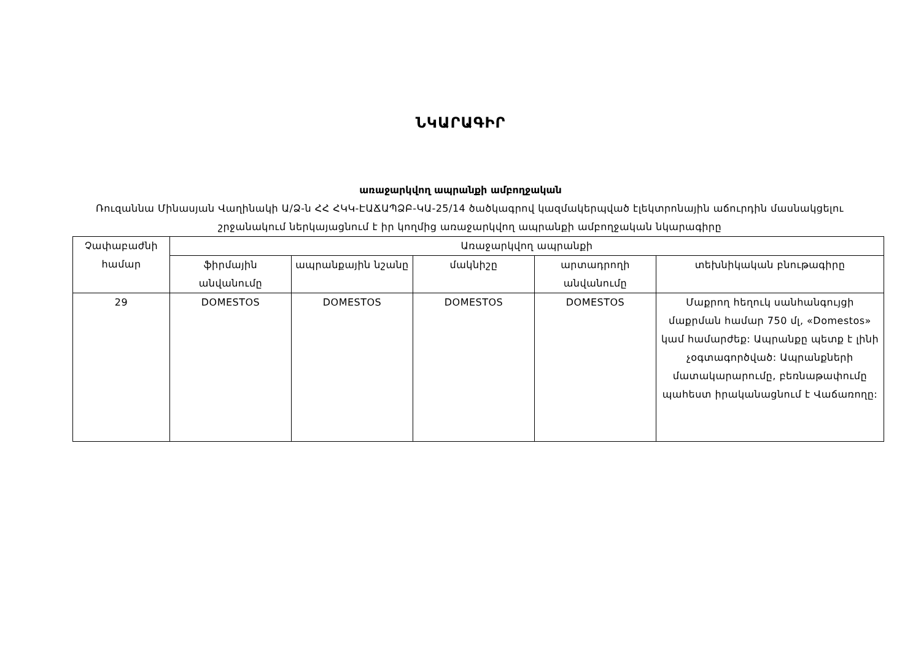ՆԿԱՐԱԳԻՐ
առաջարկվող ապրանքի ամբողջական
Ռուզաննա Մինասյան Վաղինակի Ա/Ձ-ն ՀՀ ՀԿԿ-ԷԱՃԱՊՁԲ-ԿԱ-25/14 ծածկագրով կազմակերպված էլեկտրոնային աճուրդին մասնակցելու շրջանակում ներկայացնում է իր կողմից առաջարկվող ապրանքի ամբողջական նկարագիրը
| Չափաբաժնի համար | Առաջարկվող ապրանքի | | | | |
| --- | --- | --- | --- | --- | --- |
| | ֆիրմային անվանումը | ապրանքային նշանը | մակնիշը | արտադրողի անվանումը | տեխնիկական բնութագիրը |
| 29 | DOMESTOS | DOMESTOS | DOMESTOS | DOMESTOS | Մաքրող հեղուկ սանհանգույցի մաքրման համար 750 մլ, «Domestos» կամ համարժեք: Ապրանքը պետք է լինի չօգտագործված: Ապրանքների մատակարարումը, բեռնաթափումը պահեստ իրականացնում է Վաճառողը: |